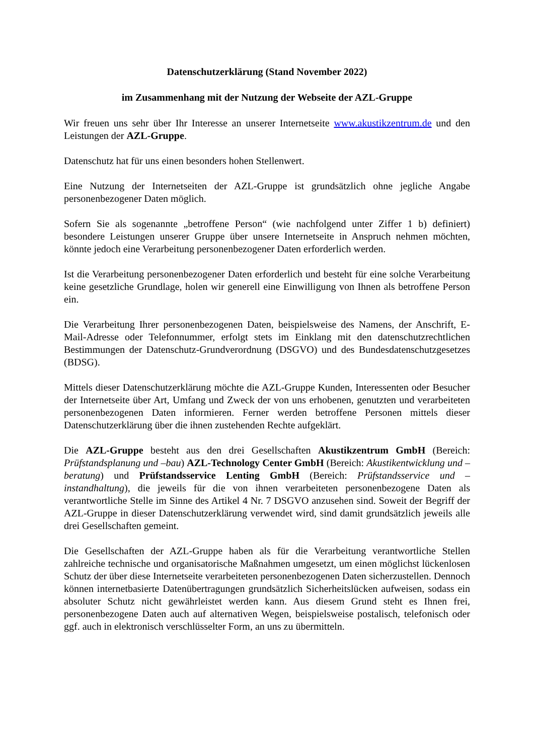Datenschutzerklärung (Stand November 2022)
im Zusammenhang mit der Nutzung der Webseite der AZL-Gruppe
Wir freuen uns sehr über Ihr Interesse an unserer Internetseite www.akustikzentrum.de und den Leistungen der AZL-Gruppe.
Datenschutz hat für uns einen besonders hohen Stellenwert.
Eine Nutzung der Internetseiten der AZL-Gruppe ist grundsätzlich ohne jegliche Angabe personenbezogener Daten möglich.
Sofern Sie als sogenannte „betroffene Person“ (wie nachfolgend unter Ziffer 1 b) definiert) besondere Leistungen unserer Gruppe über unsere Internetseite in Anspruch nehmen möchten, könnte jedoch eine Verarbeitung personenbezogener Daten erforderlich werden.
Ist die Verarbeitung personenbezogener Daten erforderlich und besteht für eine solche Verarbeitung keine gesetzliche Grundlage, holen wir generell eine Einwilligung von Ihnen als betroffene Person ein.
Die Verarbeitung Ihrer personenbezogenen Daten, beispielsweise des Namens, der Anschrift, E-Mail-Adresse oder Telefonnummer, erfolgt stets im Einklang mit den datenschutzrechtlichen Bestimmungen der Datenschutz-Grundverordnung (DSGVO) und des Bundesdatenschutzgesetzes (BDSG).
Mittels dieser Datenschutzerklärung möchte die AZL-Gruppe Kunden, Interessenten oder Besucher der Internetseite über Art, Umfang und Zweck der von uns erhobenen, genutzten und verarbeiteten personenbezogenen Daten informieren. Ferner werden betroffene Personen mittels dieser Datenschutzerklärung über die ihnen zustehenden Rechte aufgeklärt.
Die AZL-Gruppe besteht aus den drei Gesellschaften Akustikzentrum GmbH (Bereich: Prüfstandsplanung und –bau) AZL-Technology Center GmbH (Bereich: Akustikentwicklung und –beratung) und Prüfstandsservice Lenting GmbH (Bereich: Prüfstandsservice und –instandhaltung), die jeweils für die von ihnen verarbeiteten personenbezogene Daten als verantwortliche Stelle im Sinne des Artikel 4 Nr. 7 DSGVO anzusehen sind. Soweit der Begriff der AZL-Gruppe in dieser Datenschutzerklärung verwendet wird, sind damit grundsätzlich jeweils alle drei Gesellschaften gemeint.
Die Gesellschaften der AZL-Gruppe haben als für die Verarbeitung verantwortliche Stellen zahlreiche technische und organisatorische Maßnahmen umgesetzt, um einen möglichst lückenlosen Schutz der über diese Internetseite verarbeiteten personenbezogenen Daten sicherzustellen. Dennoch können internetbasierte Datenübertragungen grundsätzlich Sicherheitslücken aufweisen, sodass ein absoluter Schutz nicht gewährleistet werden kann. Aus diesem Grund steht es Ihnen frei, personenbezogene Daten auch auf alternativen Wegen, beispielsweise postalisch, telefonisch oder ggf. auch in elektronisch verschlüsselter Form, an uns zu übermitteln.